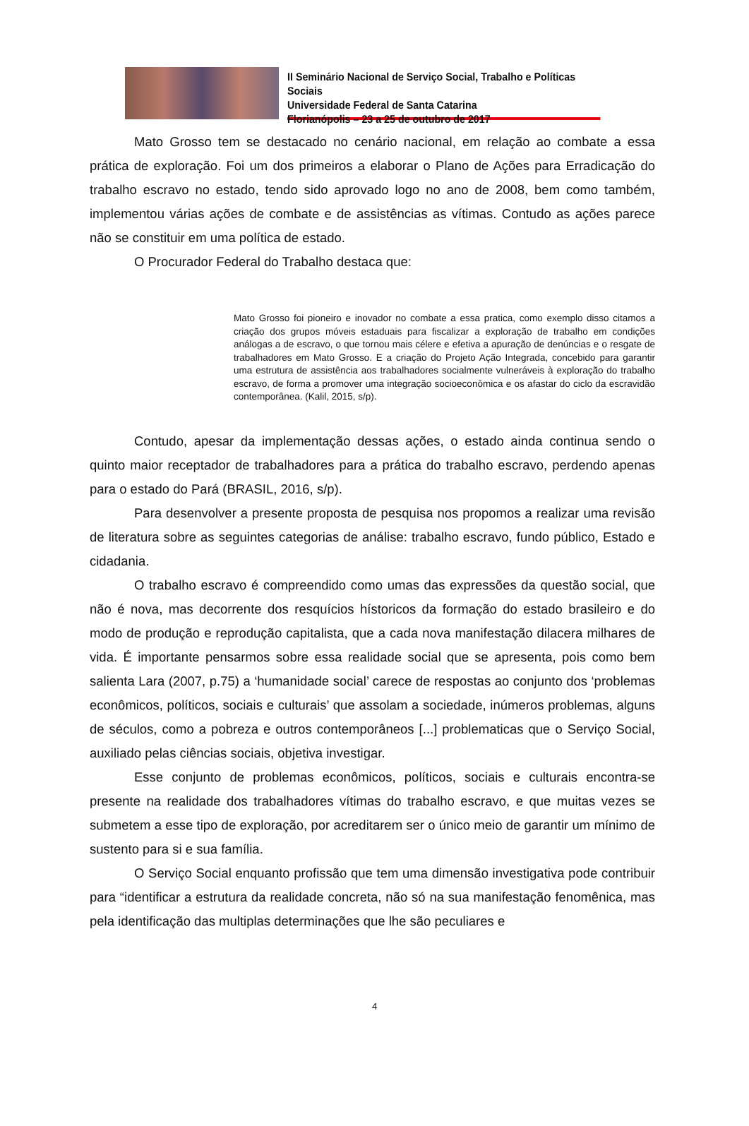II Seminário Nacional de Serviço Social, Trabalho e Políticas Sociais
Universidade Federal de Santa Catarina
Florianópolis – 23 a 25 de outubro de 2017
Mato Grosso tem se destacado no cenário nacional, em relação ao combate a essa prática de exploração. Foi um dos primeiros a elaborar o Plano de Ações para Erradicação do trabalho escravo no estado, tendo sido aprovado logo no ano de 2008, bem como também, implementou várias ações de combate e de assistências as vítimas. Contudo as ações parece não se constituir em uma política de estado.
O Procurador Federal do Trabalho destaca que:
Mato Grosso foi pioneiro e inovador no combate a essa pratica, como exemplo disso citamos a criação dos grupos móveis estaduais para fiscalizar a exploração de trabalho em condições análogas a de escravo, o que tornou mais célere e efetiva a apuração de denúncias e o resgate de trabalhadores em Mato Grosso. E a criação do Projeto Ação Integrada, concebido para garantir uma estrutura de assistência aos trabalhadores socialmente vulneráveis à exploração do trabalho escravo, de forma a promover uma integração socioeconômica e os afastar do ciclo da escravidão contemporânea. (Kalil, 2015, s/p).
Contudo, apesar da implementação dessas ações, o estado ainda continua sendo o quinto maior receptador de trabalhadores para a prática do trabalho escravo, perdendo apenas para o estado do Pará (BRASIL, 2016, s/p).
Para desenvolver a presente proposta de pesquisa nos propomos a realizar uma revisão de literatura sobre as seguintes categorias de análise: trabalho escravo, fundo público, Estado e cidadania.
O trabalho escravo é compreendido como umas das expressões da questão social, que não é nova, mas decorrente dos resquícios hístoricos da formação do estado brasileiro e do modo de produção e reprodução capitalista, que a cada nova manifestação dilacera milhares de vida. É importante pensarmos sobre essa realidade social que se apresenta, pois como bem salienta Lara (2007, p.75) a ‘humanidade social’ carece de respostas ao conjunto dos ‘problemas econômicos, políticos, sociais e culturais’ que assolam a sociedade, inúmeros problemas, alguns de séculos, como a pobreza e outros contemporâneos [...] problematicas que o Serviço Social, auxiliado pelas ciências sociais, objetiva investigar.
Esse conjunto de problemas econômicos, políticos, sociais e culturais encontra-se presente na realidade dos trabalhadores vítimas do trabalho escravo, e que muitas vezes se submetem a esse tipo de exploração, por acreditarem ser o único meio de garantir um mínimo de sustento para si e sua família.
O Serviço Social enquanto profissão que tem uma dimensão investigativa pode contribuir para “identificar a estrutura da realidade concreta, não só na sua manifestação fenomênica, mas pela identificação das multiplas determinações que lhe são peculiares e
4